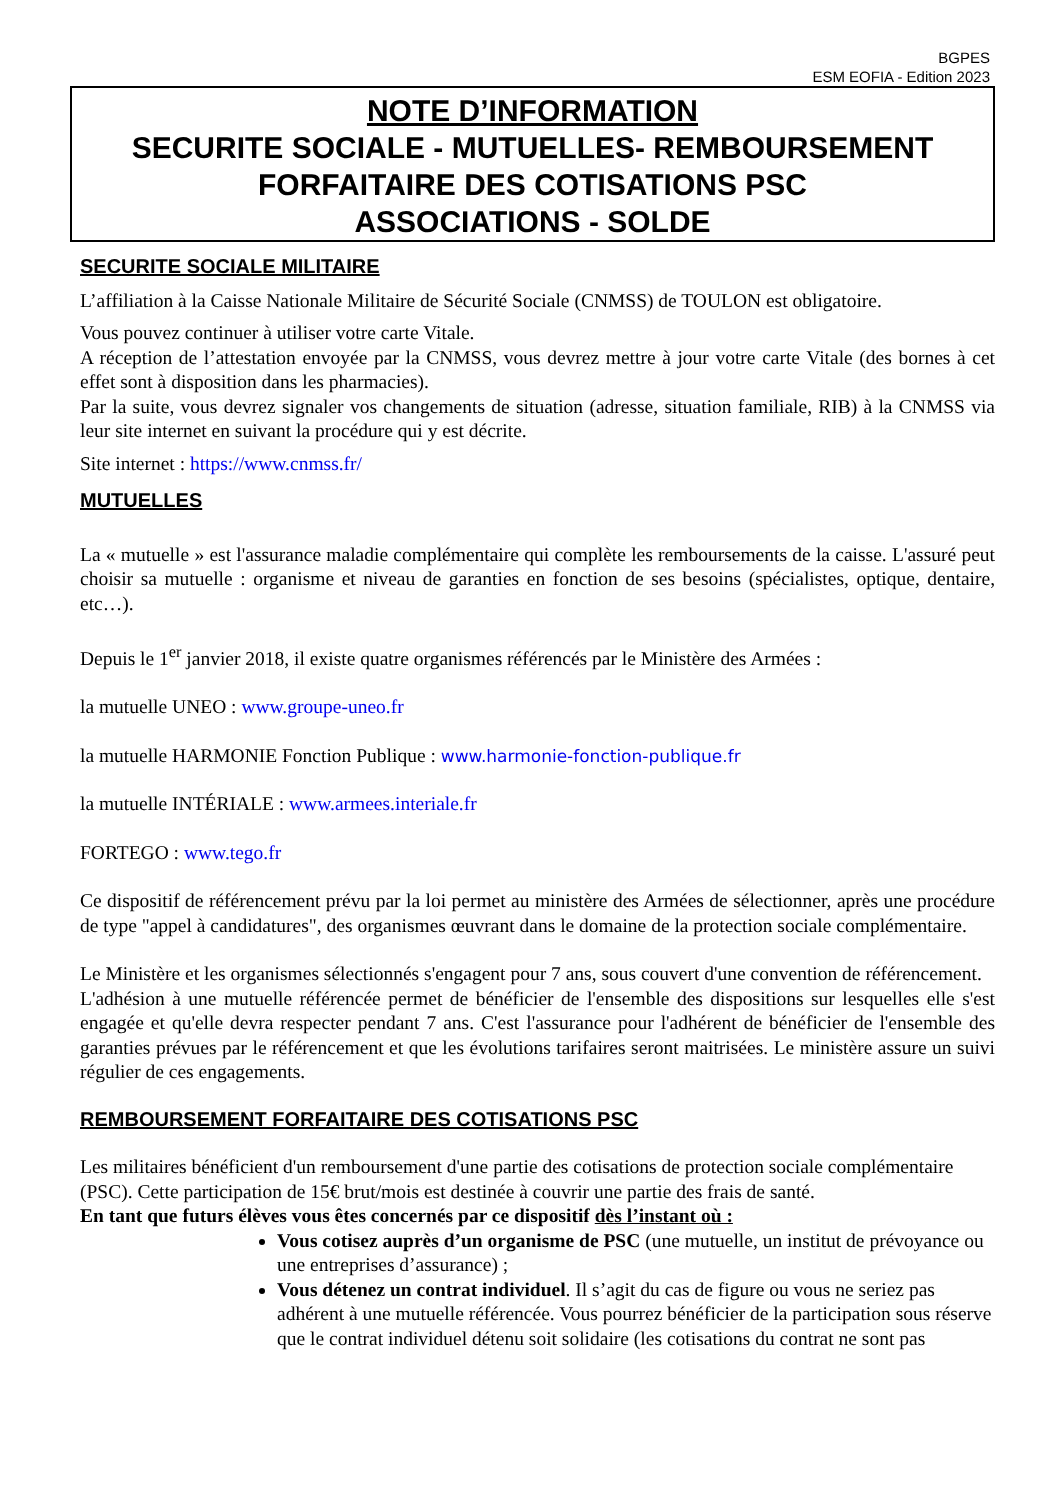BGPES
ESM EOFIA - Edition 2023
NOTE D’INFORMATION
SECURITE SOCIALE - MUTUELLES- REMBOURSEMENT FORFAITAIRE DES COTISATIONS PSC
ASSOCIATIONS - SOLDE
SECURITE SOCIALE MILITAIRE
L’affiliation à la Caisse Nationale Militaire de Sécurité Sociale (CNMSS) de TOULON est obligatoire.
Vous pouvez continuer à utiliser votre carte Vitale.
A réception de l’attestation envoyée par la CNMSS, vous devrez mettre à jour votre carte Vitale (des bornes à cet effet sont à disposition dans les pharmacies).
Par la suite, vous devrez signaler vos changements de situation (adresse, situation familiale, RIB) à la CNMSS via leur site internet en suivant la procédure qui y est décrite.
Site internet : https://www.cnmss.fr/
MUTUELLES
La « mutuelle » est l'assurance maladie complémentaire qui complète les remboursements de la caisse. L'assuré peut choisir sa mutuelle : organisme et niveau de garanties en fonction de ses besoins (spécialistes, optique, dentaire, etc…).
Depuis le 1<sup>er</sup> janvier 2018, il existe quatre organismes référencés par le Ministère des Armées :
la mutuelle UNEO : www.groupe-uneo.fr
la mutuelle HARMONIE Fonction Publique : www.harmonie-fonction-publique.fr
la mutuelle INTÉRIALE : www.armees.interiale.fr
FORTEGO : www.tego.fr
Ce dispositif de référencement prévu par la loi permet au ministère des Armées de sélectionner, après une procédure de type "appel à candidatures", des organismes œuvrant dans le domaine de la protection sociale complémentaire.
Le Ministère et les organismes sélectionnés s'engagent pour 7 ans, sous couvert d'une convention de référencement.
L'adhésion à une mutuelle référencée permet de bénéficier de l'ensemble des dispositions sur lesquelles elle s'est engagée et qu'elle devra respecter pendant 7 ans. C'est l'assurance pour l'adhérent de bénéficier de l'ensemble des garanties prévues par le référencement et que les évolutions tarifaires seront maitrisées. Le ministère assure un suivi régulier de ces engagements.
REMBOURSEMENT FORFAITAIRE DES COTISATIONS PSC
Les militaires bénéficient d'un remboursement d'une partie des cotisations de protection sociale complémentaire (PSC). Cette participation de 15€ brut/mois est destinée à couvrir une partie des frais de santé.
En tant que futurs élèves vous êtes concernés par ce dispositif dès l’instant où :
Vous cotisez auprès d’un organisme de PSC (une mutuelle, un institut de prévoyance ou une entreprises d’assurance) ;
Vous détenez un contrat individuel. Il s’agit du cas de figure ou vous ne seriez pas adhérent à une mutuelle référencée. Vous pourrez bénéficier de la participation sous réserve que le contrat individuel détenu soit solidaire (les cotisations du contrat ne sont pas